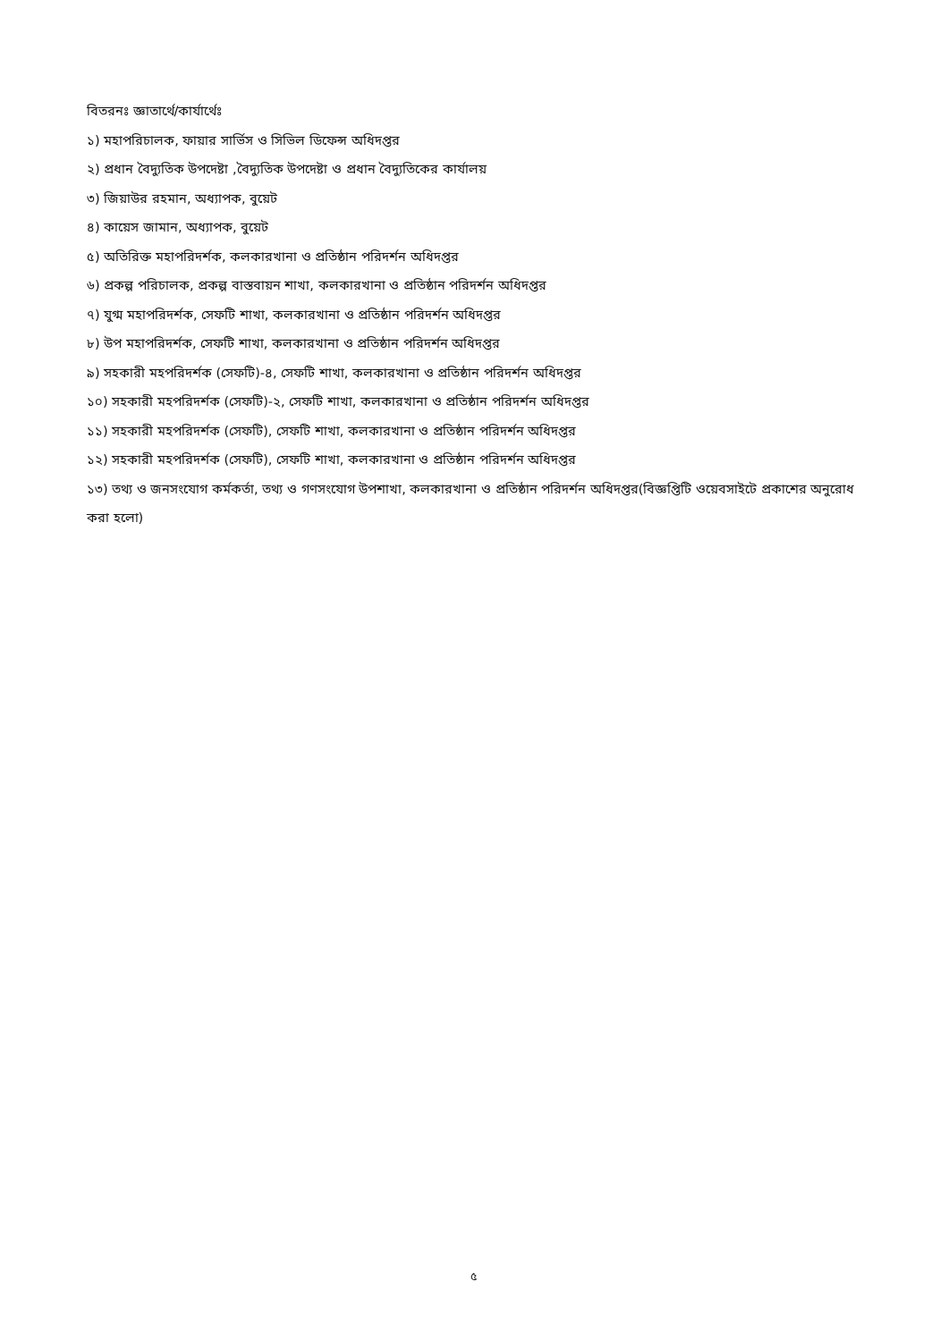বিতরনঃ জ্ঞাতার্থে/কার্যার্থেঃ
১) মহাপরিচালক, ফায়ার সার্ভিস ও সিভিল ডিফেন্স অধিদপ্তর
২) প্রধান বৈদ্যুতিক উপদেষ্টা ,বৈদ্যুতিক উপদেষ্টা ও প্রধান বৈদ্যুতিকের কার্যালয়
৩) জিয়াউর রহমান, অধ্যাপক, বুয়েট
৪) কায়েস জামান, অধ্যাপক, বুয়েট
৫) অতিরিক্ত মহাপরিদর্শক, কলকারখানা ও প্রতিষ্ঠান পরিদর্শন অধিদপ্তর
৬) প্রকল্প পরিচালক, প্রকল্প বাস্তবায়ন শাখা, কলকারখানা ও প্রতিষ্ঠান পরিদর্শন অধিদপ্তর
৭) যুগ্ম মহাপরিদর্শক, সেফটি শাখা, কলকারখানা ও প্রতিষ্ঠান পরিদর্শন অধিদপ্তর
৮) উপ মহাপরিদর্শক, সেফটি শাখা, কলকারখানা ও প্রতিষ্ঠান পরিদর্শন অধিদপ্তর
৯) সহকারী মহপরিদর্শক (সেফটি)-৪, সেফটি শাখা, কলকারখানা ও প্রতিষ্ঠান পরিদর্শন অধিদপ্তর
১০) সহকারী মহপরিদর্শক (সেফটি)-২, সেফটি শাখা, কলকারখানা ও প্রতিষ্ঠান পরিদর্শন অধিদপ্তর
১১) সহকারী মহপরিদর্শক (সেফটি), সেফটি শাখা, কলকারখানা ও প্রতিষ্ঠান পরিদর্শন অধিদপ্তর
১২) সহকারী মহপরিদর্শক (সেফটি), সেফটি শাখা, কলকারখানা ও প্রতিষ্ঠান পরিদর্শন অধিদপ্তর
১৩) তথ্য ও জনসংযোগ কর্মকর্তা, তথ্য ও গণসংযোগ উপশাখা, কলকারখানা ও প্রতিষ্ঠান পরিদর্শন অধিদপ্তর(বিজ্ঞপ্তিটি ওয়েবসাইটে প্রকাশের অনুরোধ করা হলো)
৫